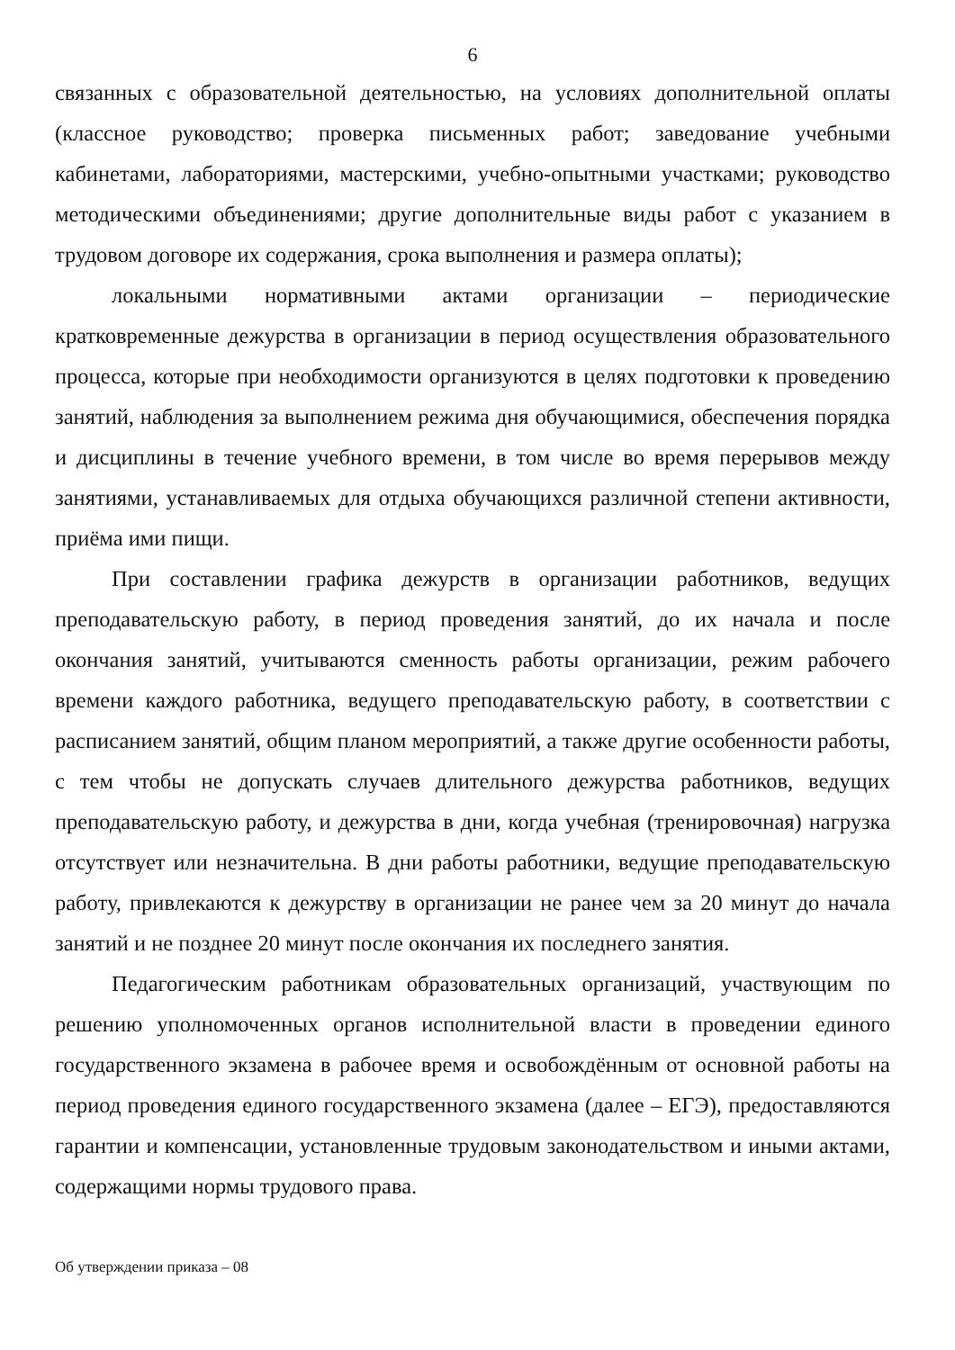6
связанных с образовательной деятельностью, на условиях дополнительной оплаты (классное руководство; проверка письменных работ; заведование учебными кабинетами, лабораториями, мастерскими, учебно-опытными участками; руководство методическими объединениями; другие дополнительные виды работ с указанием в трудовом договоре их содержания, срока выполнения и размера оплаты);
локальными нормативными актами организации – периодические кратковременные дежурства в организации в период осуществления образовательного процесса, которые при необходимости организуются в целях подготовки к проведению занятий, наблюдения за выполнением режима дня обучающимися, обеспечения порядка и дисциплины в течение учебного времени, в том числе во время перерывов между занятиями, устанавливаемых для отдыха обучающихся различной степени активности, приёма ими пищи.
При составлении графика дежурств в организации работников, ведущих преподавательскую работу, в период проведения занятий, до их начала и после окончания занятий, учитываются сменность работы организации, режим рабочего времени каждого работника, ведущего преподавательскую работу, в соответствии с расписанием занятий, общим планом мероприятий, а также другие особенности работы, с тем чтобы не допускать случаев длительного дежурства работников, ведущих преподавательскую работу, и дежурства в дни, когда учебная (тренировочная) нагрузка отсутствует или незначительна. В дни работы работники, ведущие преподавательскую работу, привлекаются к дежурству в организации не ранее чем за 20 минут до начала занятий и не позднее 20 минут после окончания их последнего занятия.
Педагогическим работникам образовательных организаций, участвующим по решению уполномоченных органов исполнительной власти в проведении единого государственного экзамена в рабочее время и освобождённым от основной работы на период проведения единого государственного экзамена (далее – ЕГЭ), предоставляются гарантии и компенсации, установленные трудовым законодательством и иными актами, содержащими нормы трудового права.
Об утверждении приказа – 08